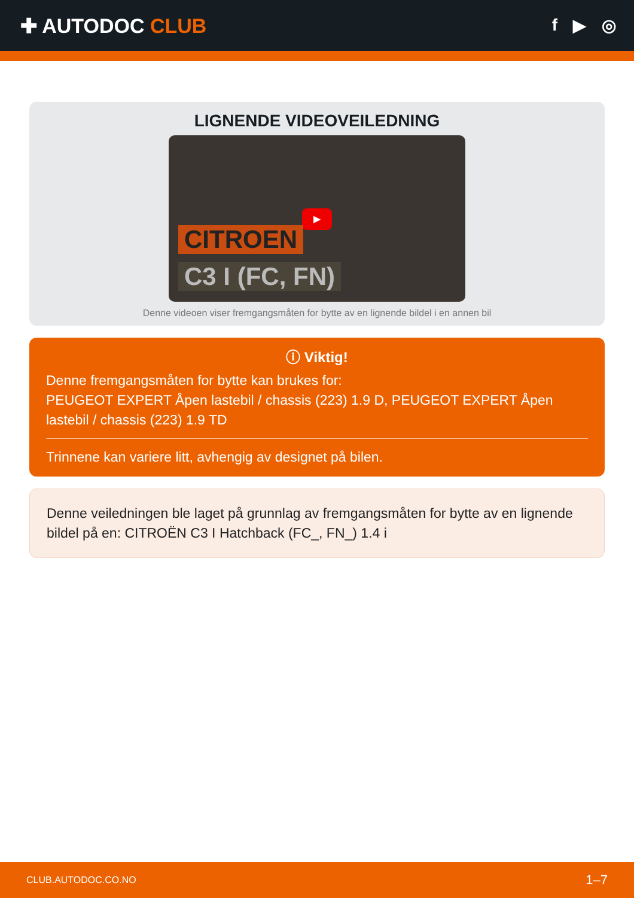✚ AUTODOC CLUB
f ▶ ◎
LIGNENDE VIDEOVEILEDNING
▶
CITROEN
C3 I (FC, FN)
Denne videoen viser fremgangsmåten for bytte av en lignende bildel i en annen bil
ⓘ Viktig!
Denne fremgangsmåten for bytte kan brukes for:
PEUGEOT EXPERT Åpen lastebil / chassis (223) 1.9 D, PEUGEOT EXPERT Åpen lastebil / chassis (223) 1.9 TD
Trinnene kan variere litt, avhengig av designet på bilen.
Denne veiledningen ble laget på grunnlag av fremgangsmåten for bytte av en lignende bildel på en: CITROËN C3 I Hatchback (FC_, FN_) 1.4 i
CLUB.AUTODOC.CO.NO 1–7